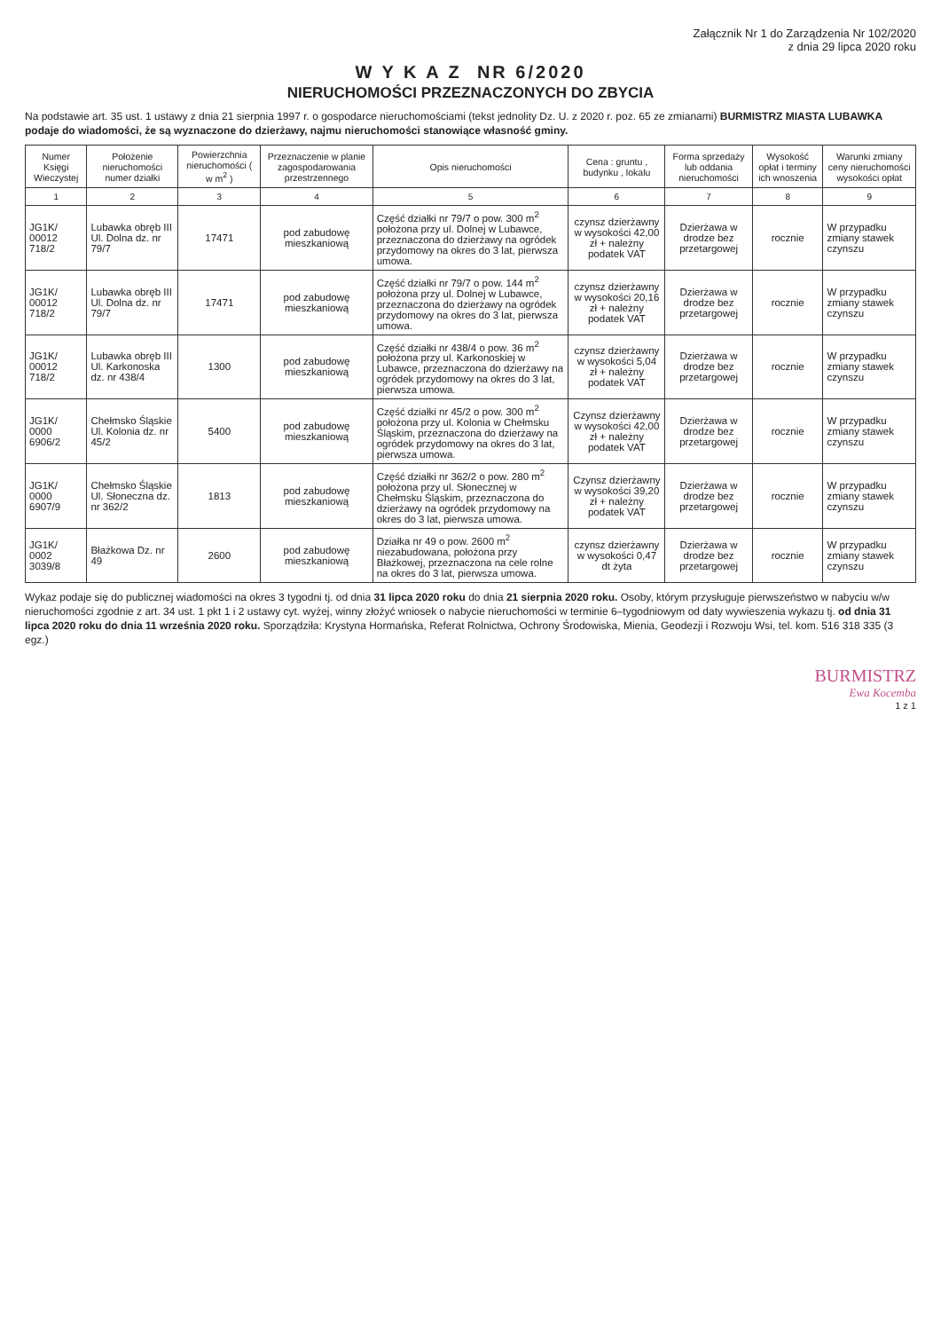Załącznik Nr 1 do Zarządzenia Nr 102/2020
z dnia 29 lipca 2020 roku
W Y K A Z NR 6/2020
NIERUCHOMOŚCI PRZEZNACZONYCH DO ZBYCIA
Na podstawie art. 35 ust. 1 ustawy z dnia 21 sierpnia 1997 r. o gospodarce nieruchomościami (tekst jednolity Dz. U. z 2020 r. poz. 65 ze zmianami) BURMISTRZ MIASTA LUBAWKA podaje do wiadomości, że są wyznaczone do dzierżawy, najmu nieruchomości stanowiące własność gminy.
| Numer Księgi Wieczystej | Położenie nieruchomości numer działki | Powierzchnia nieruchomości ( w m<sup>2</sup> ) | Przeznaczenie w planie zagospodarowania przestrzennego | Opis nieruchomości | Cena : gruntu , budynku , lokalu | Forma sprzedaży lub oddania nieruchomości | Wysokość opłat i terminy ich wnoszenia | Warunki zmiany ceny nieruchomości wysokości opłat |
| --- | --- | --- | --- | --- | --- | --- | --- | --- |
| 1 | 2 | 3 | 4 | 5 | 6 | 7 | 8 | 9 |
| JG1K/ 00012 718/2 | Lubawka obręb III Ul. Dolna dz. nr 79/7 | 17471 | pod zabudowę mieszkaniową | Część działki nr 79/7 o pow. 300 m<sup>2</sup> położona przy ul. Dolnej w Lubawce, przeznaczona do dzierżawy na ogródek przydomowy na okres do 3 lat, pierwsza umowa. | czynsz dzierżawny w wysokości 42,00 zł + należny podatek VAT | Dzierżawa w drodze bez przetargowej | rocznie | W przypadku zmiany stawek czynszu |
| JG1K/ 00012 718/2 | Lubawka obręb III Ul. Dolna dz. nr 79/7 | 17471 | pod zabudowę mieszkaniową | Część działki nr 79/7 o pow. 144 m<sup>2</sup> położona przy ul. Dolnej w Lubawce, przeznaczona do dzierżawy na ogródek przydomowy na okres do 3 lat, pierwsza umowa. | czynsz dzierżawny w wysokości 20,16 zł + należny podatek VAT | Dzierżawa w drodze bez przetargowej | rocznie | W przypadku zmiany stawek czynszu |
| JG1K/ 00012 718/2 | Lubawka obręb III Ul. Karkonoska dz. nr 438/4 | 1300 | pod zabudowę mieszkaniową | Część działki nr 438/4 o pow. 36 m<sup>2</sup> położona przy ul. Karkonoskiej w Lubawce, przeznaczona do dzierżawy na ogródek przydomowy na okres do 3 lat, pierwsza umowa. | czynsz dzierżawny w wysokości 5,04 zł + należny podatek VAT | Dzierżawa w drodze bez przetargowej | rocznie | W przypadku zmiany stawek czynszu |
| JG1K/ 0000 6906/2 | Chełmsko Śląskie Ul. Kolonia dz. nr 45/2 | 5400 | pod zabudowę mieszkaniową | Część działki nr 45/2 o pow. 300 m<sup>2</sup> położona przy ul. Kolonia w Chełmsku Śląskim, przeznaczona do dzierżawy na ogródek przydomowy na okres do 3 lat, pierwsza umowa. | Czynsz dzierżawny w wysokości 42,00 zł + należny podatek VAT | Dzierżawa w drodze bez przetargowej | rocznie | W przypadku zmiany stawek czynszu |
| JG1K/ 0000 6907/9 | Chełmsko Śląskie Ul. Słoneczna dz. nr 362/2 | 1813 | pod zabudowę mieszkaniową | Część działki nr 362/2 o pow. 280 m<sup>2</sup> położona przy ul. Słonecznej w Chełmsku Śląskim, przeznaczona do dzierżawy na ogródek przydomowy na okres do 3 lat, pierwsza umowa. | Czynsz dzierżawny w wysokości 39,20 zł + należny podatek VAT | Dzierżawa w drodze bez przetargowej | rocznie | W przypadku zmiany stawek czynszu |
| JG1K/ 0002 3039/8 | Błażkowa Dz. nr 49 | 2600 | pod zabudowę mieszkaniową | Działka nr 49 o pow. 2600 m<sup>2</sup> niezabudowana, położona przy Błażkowej, przeznaczona na cele rolne na okres do 3 lat, pierwsza umowa. | czynsz dzierżawny w wysokości 0,47 dt żyta | Dzierżawa w drodze bez przetargowej | rocznie | W przypadku zmiany stawek czynszu |
Wykaz podaje się do publicznej wiadomości na okres 3 tygodni tj. od dnia 31 lipca 2020 roku do dnia 21 sierpnia 2020 roku. Osoby, którym przysługuje pierwszeństwo w nabyciu w/w nieruchomości zgodnie z art. 34 ust. 1 pkt 1 i 2 ustawy cyt. wyżej, winny złożyć wniosek o nabycie nieruchomości w terminie 6–tygodniowym od daty wywieszenia wykazu tj. od dnia 31 lipca 2020 roku do dnia 11 września 2020 roku. Sporządziła: Krystyna Hormańska, Referat Rolnictwa, Ochrony Środowiska, Mienia, Geodezji i Rozwoju Wsi, tel. kom. 516 318 335 (3 egz.)
BURMISTRZ
Ewa Kocemba
1 z 1